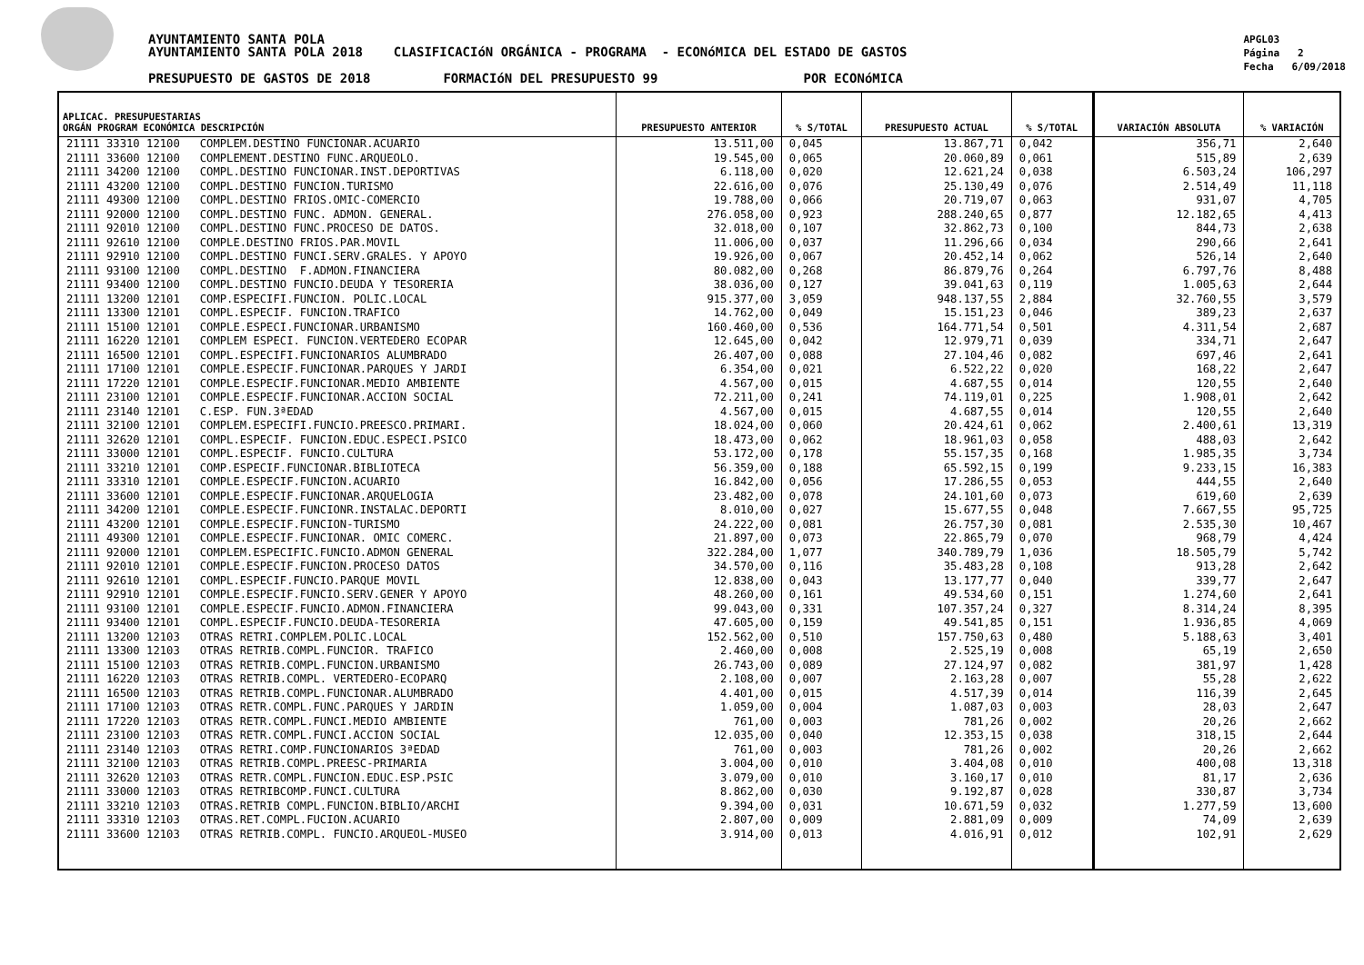AYUNTAMIENTO SANTA POLA
AYUNTAMIENTO SANTA POLA 2018 CLASIFICACIóN ORGÁNICA - PROGRAMA - ECONóMICA DEL ESTADO DE GASTOS
PRESUPUESTO DE GASTOS DE 2018 FORMACIóN DEL PRESUPUESTO 99 POR ECONóMICA
APGL03
Página 2
Fecha 6/09/2018
| APLICAC. PRESUPUESTARIAS ORGÁN PROGRAM ECONÓMICA DESCRIPCIÓN | PRESUPUESTO ANTERIOR | % S/TOTAL | PRESUPUESTO ACTUAL | % S/TOTAL | VARIACIÓN ABSOLUTA | % VARIACIÓN |
| --- | --- | --- | --- | --- | --- | --- |
| 21111 33310 12100 COMPLEM.DESTINO FUNCIONAR.ACUARIO | 13.511,00 | 0,045 | 13.867,71 | 0,042 | 356,71 | 2,640 |
| 21111 33600 12100 COMPLEMENT.DESTINO FUNC.ARQUEOLO. | 19.545,00 | 0,065 | 20.060,89 | 0,061 | 515,89 | 2,639 |
| 21111 34200 12100 COMPL.DESTINO FUNCIONAR.INST.DEPORTIVAS | 6.118,00 | 0,020 | 12.621,24 | 0,038 | 6.503,24 | 106,297 |
| 21111 43200 12100 COMPL.DESTINO FUNCION.TURISMO | 22.616,00 | 0,076 | 25.130,49 | 0,076 | 2.514,49 | 11,118 |
| 21111 49300 12100 COMPL.DESTINO FRIOS.OMIC-COMERCIO | 19.788,00 | 0,066 | 20.719,07 | 0,063 | 931,07 | 4,705 |
| 21111 92000 12100 COMPL.DESTINO FUNC. ADMON. GENERAL. | 276.058,00 | 0,923 | 288.240,65 | 0,877 | 12.182,65 | 4,413 |
| 21111 92010 12100 COMPL.DESTINO FUNC.PROCESO DE DATOS. | 32.018,00 | 0,107 | 32.862,73 | 0,100 | 844,73 | 2,638 |
| 21111 92610 12100 COMPLE.DESTINO FRIOS.PAR.MOVIL | 11.006,00 | 0,037 | 11.296,66 | 0,034 | 290,66 | 2,641 |
| 21111 92910 12100 COMPL.DESTINO FUNCI.SERV.GRALES. Y APOYO | 19.926,00 | 0,067 | 20.452,14 | 0,062 | 526,14 | 2,640 |
| 21111 93100 12100 COMPL.DESTINO F.ADMON.FINANCIERA | 80.082,00 | 0,268 | 86.879,76 | 0,264 | 6.797,76 | 8,488 |
| 21111 93400 12100 COMPL.DESTINO FUNCIO.DEUDA Y TESORERIA | 38.036,00 | 0,127 | 39.041,63 | 0,119 | 1.005,63 | 2,644 |
| 21111 13200 12101 COMP.ESPECIFI.FUNCION. POLIC.LOCAL | 915.377,00 | 3,059 | 948.137,55 | 2,884 | 32.760,55 | 3,579 |
| 21111 13300 12101 COMPL.ESPECIF. FUNCION.TRAFICO | 14.762,00 | 0,049 | 15.151,23 | 0,046 | 389,23 | 2,637 |
| 21111 15100 12101 COMPLE.ESPECI.FUNCIONAR.URBANISMO | 160.460,00 | 0,536 | 164.771,54 | 0,501 | 4.311,54 | 2,687 |
| 21111 16220 12101 COMPLEM ESPECI. FUNCION.VERTEDERO ECOPAR | 12.645,00 | 0,042 | 12.979,71 | 0,039 | 334,71 | 2,647 |
| 21111 16500 12101 COMPL.ESPECIFI.FUNCIONARIOS ALUMBRADO | 26.407,00 | 0,088 | 27.104,46 | 0,082 | 697,46 | 2,641 |
| 21111 17100 12101 COMPLE.ESPECIF.FUNCIONAR.PARQUES Y JARDI | 6.354,00 | 0,021 | 6.522,22 | 0,020 | 168,22 | 2,647 |
| 21111 17220 12101 COMPLE.ESPECIF.FUNCIONAR.MEDIO AMBIENTE | 4.567,00 | 0,015 | 4.687,55 | 0,014 | 120,55 | 2,640 |
| 21111 23100 12101 COMPLE.ESPECIF.FUNCIONAR.ACCION SOCIAL | 72.211,00 | 0,241 | 74.119,01 | 0,225 | 1.908,01 | 2,642 |
| 21111 23140 12101 C.ESP. FUN.3ªEDAD | 4.567,00 | 0,015 | 4.687,55 | 0,014 | 120,55 | 2,640 |
| 21111 32100 12101 COMPLEM.ESPECIFI.FUNCIO.PREESCO.PRIMARI. | 18.024,00 | 0,060 | 20.424,61 | 0,062 | 2.400,61 | 13,319 |
| 21111 32620 12101 COMPL.ESPECIF. FUNCION.EDUC.ESPECI.PSICO | 18.473,00 | 0,062 | 18.961,03 | 0,058 | 488,03 | 2,642 |
| 21111 33000 12101 COMPL.ESPECIF. FUNCIO.CULTURA | 53.172,00 | 0,178 | 55.157,35 | 0,168 | 1.985,35 | 3,734 |
| 21111 33210 12101 COMP.ESPECIF.FUNCIONAR.BIBLIOTECA | 56.359,00 | 0,188 | 65.592,15 | 0,199 | 9.233,15 | 16,383 |
| 21111 33310 12101 COMPLE.ESPECIF.FUNCION.ACUARIO | 16.842,00 | 0,056 | 17.286,55 | 0,053 | 444,55 | 2,640 |
| 21111 33600 12101 COMPLE.ESPECIF.FUNCIONAR.ARQUELOGIA | 23.482,00 | 0,078 | 24.101,60 | 0,073 | 619,60 | 2,639 |
| 21111 34200 12101 COMPLE.ESPECIF.FUNCIONR.INSTALAC.DEPORTI | 8.010,00 | 0,027 | 15.677,55 | 0,048 | 7.667,55 | 95,725 |
| 21111 43200 12101 COMPLE.ESPECIF.FUNCION-TURISMO | 24.222,00 | 0,081 | 26.757,30 | 0,081 | 2.535,30 | 10,467 |
| 21111 49300 12101 COMPLE.ESPECIF.FUNCIONAR. OMIC COMERC. | 21.897,00 | 0,073 | 22.865,79 | 0,070 | 968,79 | 4,424 |
| 21111 92000 12101 COMPLEM.ESPECIFIC.FUNCIO.ADMON GENERAL | 322.284,00 | 1,077 | 340.789,79 | 1,036 | 18.505,79 | 5,742 |
| 21111 92010 12101 COMPLE.ESPECIF.FUNCION.PROCESO DATOS | 34.570,00 | 0,116 | 35.483,28 | 0,108 | 913,28 | 2,642 |
| 21111 92610 12101 COMPL.ESPECIF.FUNCIO.PARQUE MOVIL | 12.838,00 | 0,043 | 13.177,77 | 0,040 | 339,77 | 2,647 |
| 21111 92910 12101 COMPLE.ESPECIF.FUNCIO.SERV.GENER Y APOYO | 48.260,00 | 0,161 | 49.534,60 | 0,151 | 1.274,60 | 2,641 |
| 21111 93100 12101 COMPLE.ESPECIF.FUNCIO.ADMON.FINANCIERA | 99.043,00 | 0,331 | 107.357,24 | 0,327 | 8.314,24 | 8,395 |
| 21111 93400 12101 COMPL.ESPECIF.FUNCIO.DEUDA-TESORERIA | 47.605,00 | 0,159 | 49.541,85 | 0,151 | 1.936,85 | 4,069 |
| 21111 13200 12103 OTRAS RETRI.COMPLEM.POLIC.LOCAL | 152.562,00 | 0,510 | 157.750,63 | 0,480 | 5.188,63 | 3,401 |
| 21111 13300 12103 OTRAS RETRIB.COMPL.FUNCIOR. TRAFICO | 2.460,00 | 0,008 | 2.525,19 | 0,008 | 65,19 | 2,650 |
| 21111 15100 12103 OTRAS RETRIB.COMPL.FUNCION.URBANISMO | 26.743,00 | 0,089 | 27.124,97 | 0,082 | 381,97 | 1,428 |
| 21111 16220 12103 OTRAS RETRIB.COMPL. VERTEDERO-ECOPARQ | 2.108,00 | 0,007 | 2.163,28 | 0,007 | 55,28 | 2,622 |
| 21111 16500 12103 OTRAS RETRIB.COMPL.FUNCIONAR.ALUMBRADO | 4.401,00 | 0,015 | 4.517,39 | 0,014 | 116,39 | 2,645 |
| 21111 17100 12103 OTRAS RETR.COMPL.FUNC.PARQUES Y JARDIN | 1.059,00 | 0,004 | 1.087,03 | 0,003 | 28,03 | 2,647 |
| 21111 17220 12103 OTRAS RETR.COMPL.FUNCI.MEDIO AMBIENTE | 761,00 | 0,003 | 781,26 | 0,002 | 20,26 | 2,662 |
| 21111 23100 12103 OTRAS RETR.COMPL.FUNCI.ACCION SOCIAL | 12.035,00 | 0,040 | 12.353,15 | 0,038 | 318,15 | 2,644 |
| 21111 23140 12103 OTRAS RETRI.COMP.FUNCIONARIOS 3ªEDAD | 761,00 | 0,003 | 781,26 | 0,002 | 20,26 | 2,662 |
| 21111 32100 12103 OTRAS RETRIB.COMPL.PREESC-PRIMARIA | 3.004,00 | 0,010 | 3.404,08 | 0,010 | 400,08 | 13,318 |
| 21111 32620 12103 OTRAS RETR.COMPL.FUNCION.EDUC.ESP.PSIC | 3.079,00 | 0,010 | 3.160,17 | 0,010 | 81,17 | 2,636 |
| 21111 33000 12103 OTRAS RETRIBCOMP.FUNCI.CULTURA | 8.862,00 | 0,030 | 9.192,87 | 0,028 | 330,87 | 3,734 |
| 21111 33210 12103 OTRAS.RETRIB COMPL.FUNCION.BIBLIO/ARCHI | 9.394,00 | 0,031 | 10.671,59 | 0,032 | 1.277,59 | 13,600 |
| 21111 33310 12103 OTRAS.RET.COMPL.FUCION.ACUARIO | 2.807,00 | 0,009 | 2.881,09 | 0,009 | 74,09 | 2,639 |
| 21111 33600 12103 OTRAS RETRIB.COMPL. FUNCIO.ARQUEOL-MUSEO | 3.914,00 | 0,013 | 4.016,91 | 0,012 | 102,91 | 2,629 |